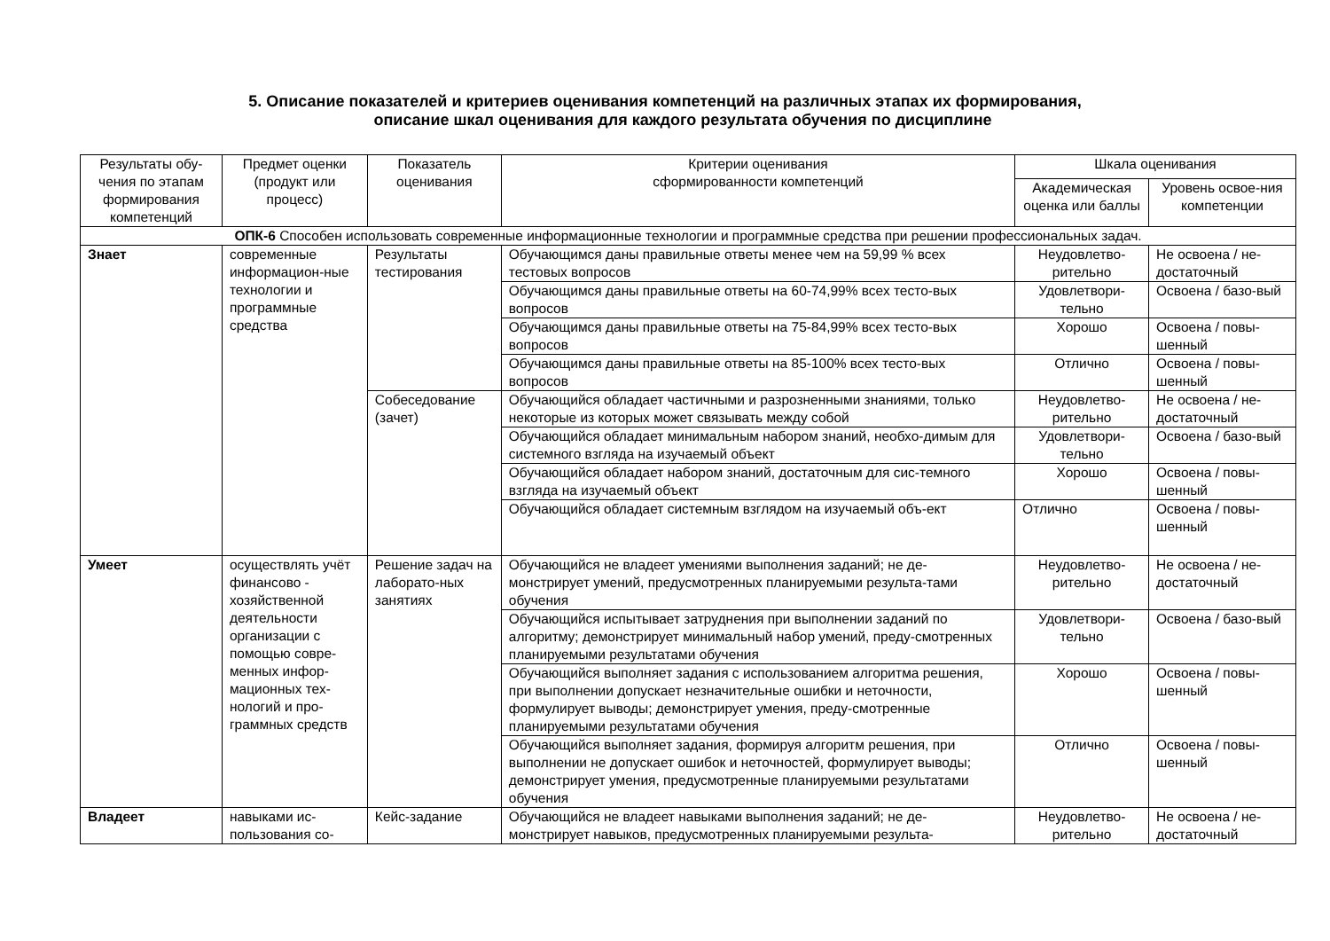5. Описание показателей и критериев оценивания компетенций на различных этапах их формирования,
описание шкал оценивания для каждого результата обучения по дисциплине
| Результаты обу-чения по этапам формирования компетенций | Предмет оценки (продукт или процесс) | Показатель оценивания | Критерии оценивания сформированности компетенций | Шкала оценивания | |
| --- | --- | --- | --- | --- | --- |
| | | | | Академическая оценка или баллы | Уровень освое-ния компетенции |
| ОПК-6 Способен использовать современные информационные технологии и программные средства при решении профессиональных задач. | | | | | |
| Знает | современные информацион-ные технологии и программные средства | Результаты тестирования | Обучающимся даны правильные ответы менее чем на 59,99 % всех тестовых вопросов | Неудовлетво-рительно | Не освоена / не-достаточный |
| | | | Обучающимся даны правильные ответы на 60-74,99% всех тесто-вых вопросов | Удовлетвори-тельно | Освоена / базо-вый |
| | | | Обучающимся даны правильные ответы на 75-84,99% всех тесто-вых вопросов | Хорошо | Освоена / повы-шенный |
| | | | Обучающимся даны правильные ответы на 85-100% всех тесто-вых вопросов | Отлично | Освоена / повы-шенный |
| | | Собеседование (зачет) | Обучающийся обладает частичными и разрозненными знаниями, только некоторые из которых может связывать между собой | Неудовлетво-рительно | Не освоена / не-достаточный |
| | | | Обучающийся обладает минимальным набором знаний, необхо-димым для системного взгляда на изучаемый объект | Удовлетвори-тельно | Освоена / базо-вый |
| | | | Обучающийся обладает набором знаний, достаточным для сис-темного взгляда на изучаемый объект | Хорошо | Освоена / повы-шенный |
| | | | Обучающийся обладает системным взглядом на изучаемый объ-ект | Отлично | Освоена / повы-шенный |
| Умеет | осуществлять учёт финансово - хозяйственной деятельности организации с помощью совре-менных инфор-мационных тех-нологий и про-граммных средств | Решение задач на лаборато-ных занятиях | Обучающийся не владеет умениями выполнения заданий; не де-монстрирует умений, предусмотренных планируемыми результа-тами обучения | Неудовлетво-рительно | Не освоена / не-достаточный |
| | | | Обучающийся испытывает затруднения при выполнении заданий по алгоритму; демонстрирует минимальный набор умений, преду-смотренных планируемыми результатами обучения | Удовлетвори-тельно | Освоена / базо-вый |
| | | | Обучающийся выполняет задания с использованием алгоритма решения, при выполнении допускает незначительные ошибки и неточности, формулирует выводы; демонстрирует умения, преду-смотренные планируемыми результатами обучения | Хорошо | Освоена / повы-шенный |
| | | | Обучающийся выполняет задания, формируя алгоритм решения, при выполнении не допускает ошибок и неточностей, формулирует выводы; демонстрирует умения, предусмотренные планируемыми результатами обучения | Отлично | Освоена / повы-шенный |
| Владеет | навыками ис-пользования со- | Кейс-задание | Обучающийся не владеет навыками выполнения заданий; не де-монстрирует навыков, предусмотренных планируемыми результа- | Неудовлетво-рительно | Не освоена / не-достаточный |